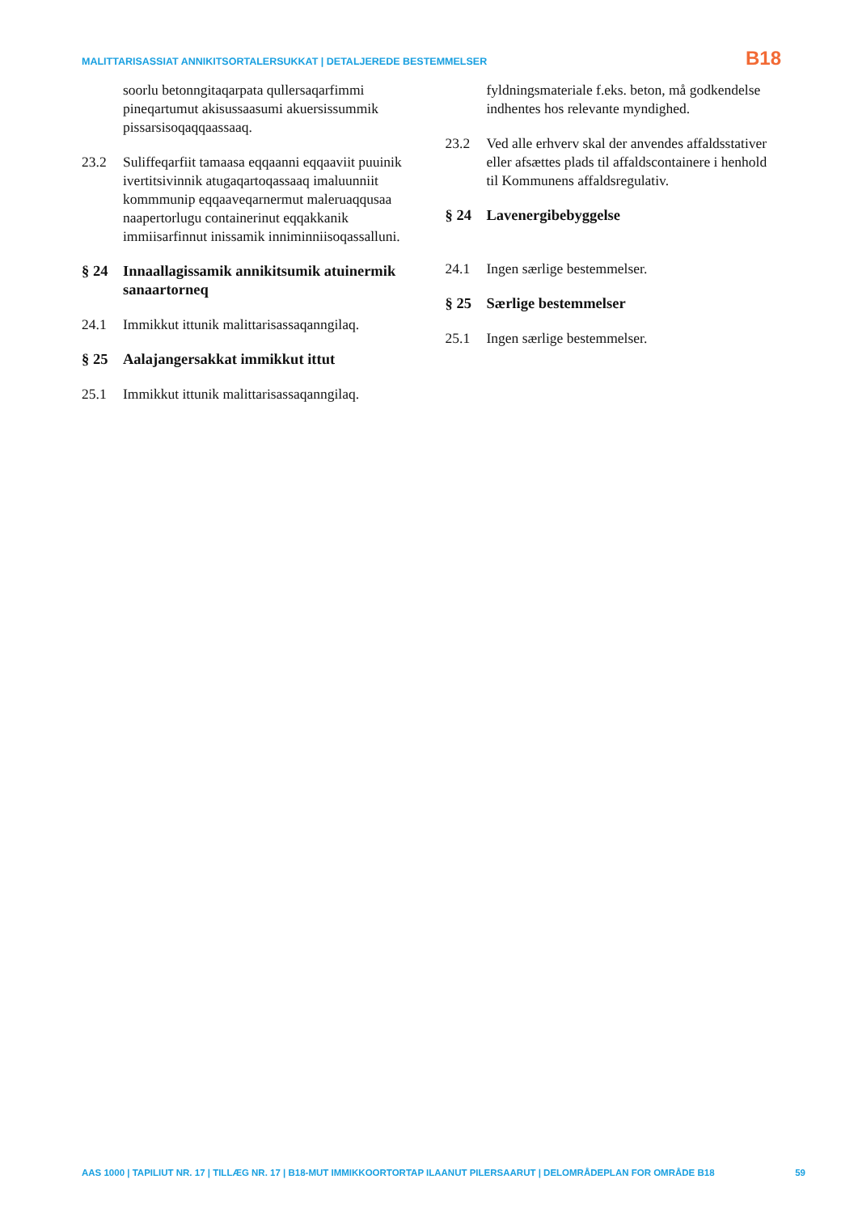MALITTARISASSIAT ANNIKITSORTALERSUKKAT | DETALJEREDE BESTEMMELSER B18
soorlu betonngitaqarpata qullersaqarfimmi pineqartumut akisussaasumi akuersissummik pissarsisoqaqqaassaaq.
23.2 Suliffeqarfiit tamaasa eqqaanni eqqaaviit puuinik ivertitsivinnik atugaqartoqassaaq imaluunniit kommmunip eqqaaveqarnermut maleruaqqusaa naapertorlugu containerinut eqqakkanik immiisarfinnut inissamik inniminniisoqassalluni.
§ 24 Innaallagissamik annikitsumik atuinermik sanaartorneq
24.1 Immikkut ittunik malittarisassaqanngilaq.
§ 25 Aalajangersakkat immikkut ittut
25.1 Immikkut ittunik malittarisassaqanngilaq.
fyldningsmateriale f.eks. beton, må godkendelse indhentes hos relevante myndighed.
23.2 Ved alle erhverv skal der anvendes affaldsstativer eller afsættes plads til affaldscontainere i henhold til Kommunens affaldsregulativ.
§ 24 Lavenergibebyggelse
24.1 Ingen særlige bestemmelser.
§ 25 Særlige bestemmelser
25.1 Ingen særlige bestemmelser.
AAS 1000 | TAPILIUT NR. 17 | TILLÆG NR. 17 | B18-MUT IMMIKKOORTORTAP ILAANUT PILERSAARUT | DELOMRÅDEPLAN FOR OMRÅDE B18 59